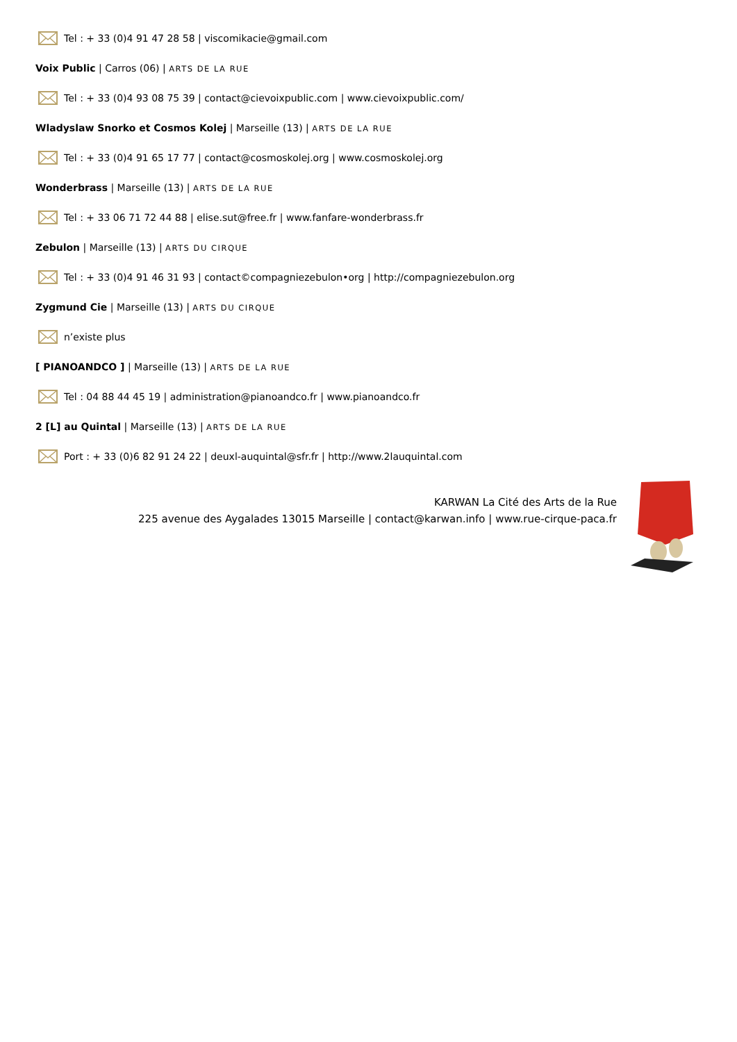Tel : + 33 (0)4 91 47 28 58 | viscomikacie@gmail.com
Voix Public | Carros (06) | ARTS DE LA RUE
Tel : + 33 (0)4 93 08 75 39 | contact@cievoixpublic.com | www.cievoixpublic.com/
Wladyslaw Snorko et Cosmos Kolej | Marseille (13) | ARTS DE LA RUE
Tel : + 33 (0)4 91 65 17 77 | contact@cosmoskolej.org | www.cosmoskolej.org
Wonderbrass | Marseille (13) | ARTS DE LA RUE
Tel : + 33 06 71 72 44 88 | elise.sut@free.fr | www.fanfare-wonderbrass.fr
Zebulon | Marseille (13) | ARTS DU CIRQUE
Tel : + 33 (0)4 91 46 31 93 | contact©compagniezebulon•org | http://compagniezebulon.org
Zygmund Cie | Marseille (13) | ARTS DU CIRQUE
n’existe plus
[ PIANOANDCO ] | Marseille (13) | ARTS DE LA RUE
Tel : 04 88 44 45 19 | administration@pianoandco.fr | www.pianoandco.fr
2 [L] au Quintal | Marseille (13) | ARTS DE LA RUE
Port : + 33 (0)6 82 91 24 22 | deuxl-auquintal@sfr.fr | http://www.2lauquintal.com
KARWAN La Cité des Arts de la Rue
225 avenue des Aygalades 13015 Marseille | contact@karwan.info | www.rue-cirque-paca.fr